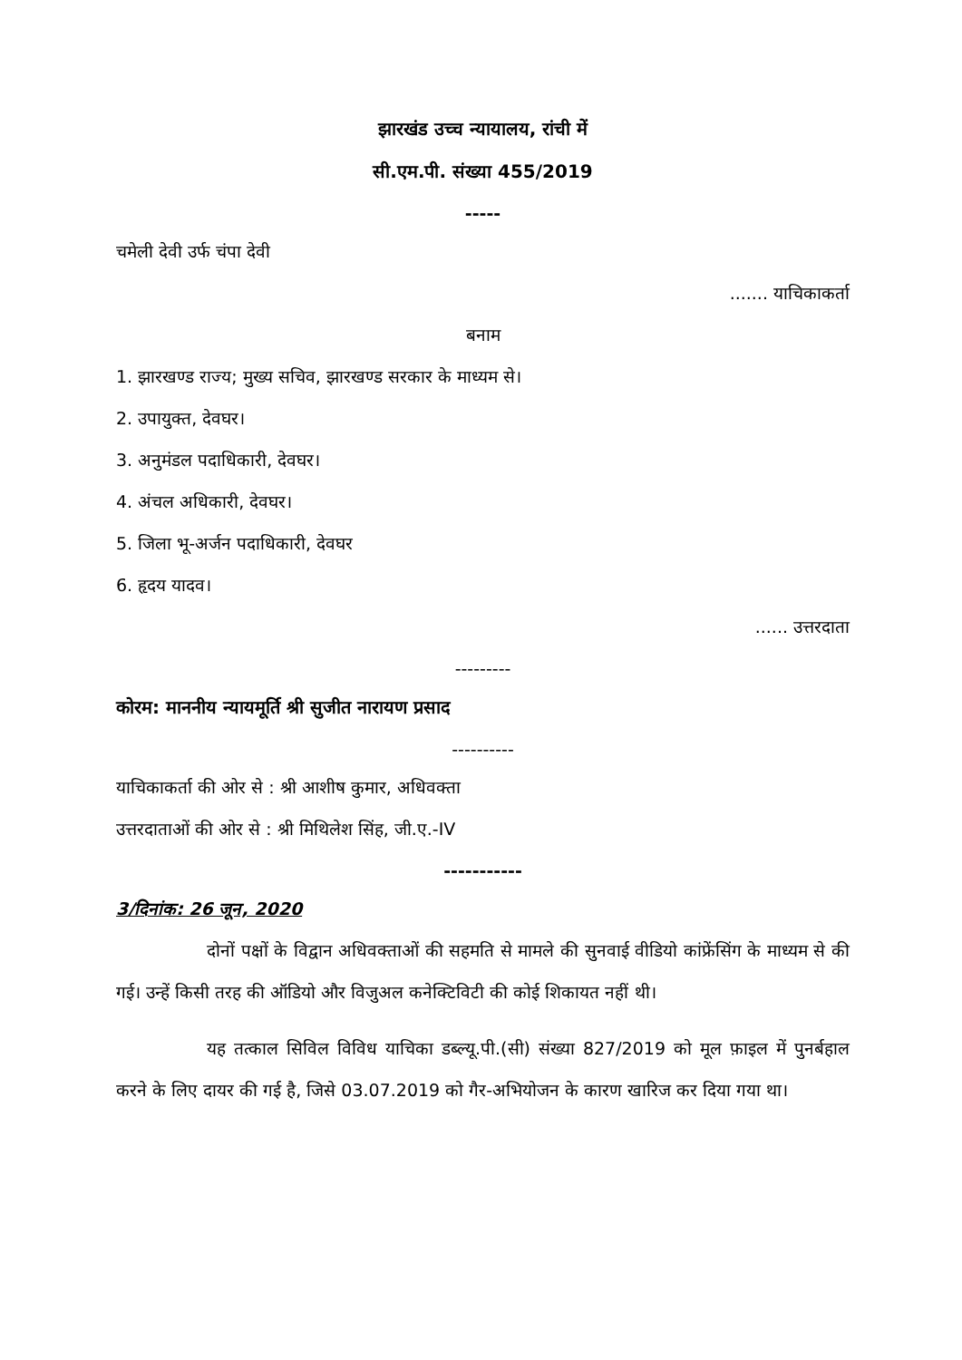झारखंड उच्च न्यायालय, रांची में
सी.एम.पी. संख्या 455/2019
-----
चमेली देवी उर्फ चंपा देवी
....... याचिकाकर्ता
बनाम
1. झारखण्ड राज्य; मुख्य सचिव, झारखण्ड सरकार के माध्यम से।
2. उपायुक्त, देवघर।
3. अनुमंडल पदाधिकारी, देवघर।
4. अंचल अधिकारी, देवघर।
5. जिला भू-अर्जन पदाधिकारी, देवघर
6. हृदय यादव।
...... उत्तरदाता
---------
कोरम: माननीय न्यायमूर्ति श्री सुजीत नारायण प्रसाद
----------
याचिकाकर्ता की ओर से : श्री आशीष कुमार, अधिवक्ता
उत्तरदाताओं की ओर से : श्री मिथिलेश सिंह, जी.ए.-IV
-----------
3/दिनांक: 26 जून, 2020
दोनों पक्षों के विद्वान अधिवक्ताओं की सहमति से मामले की सुनवाई वीडियो कांफ्रेंसिंग के माध्यम से की गई। उन्हें किसी तरह की ऑडियो और विजुअल कनेक्टिविटी की कोई शिकायत नहीं थी।
यह तत्काल सिविल विविध याचिका डब्ल्यू.पी.(सी) संख्या 827/2019 को मूल फ़ाइल में पुनर्बहाल करने के लिए दायर की गई है, जिसे 03.07.2019 को गैर-अभियोजन के कारण खारिज कर दिया गया था।